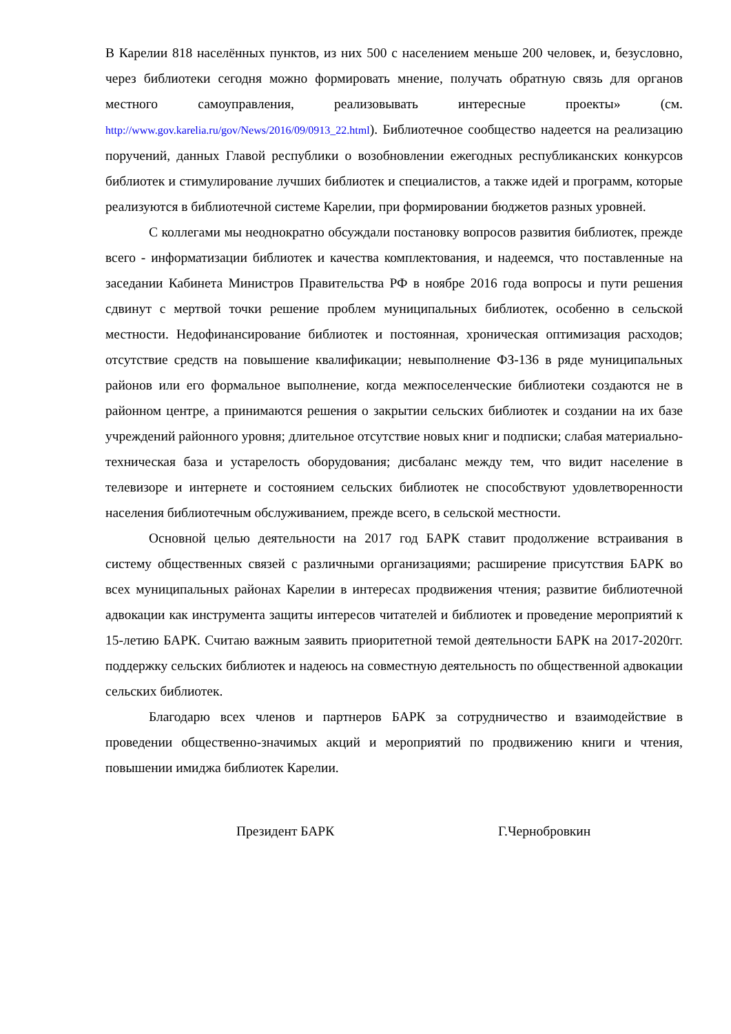В Карелии 818 населённых пунктов, из них 500 с населением меньше 200 человек, и, безусловно, через библиотеки сегодня можно формировать мнение, получать обратную связь для органов местного самоуправления, реализовывать интересные проекты» (см. http://www.gov.karelia.ru/gov/News/2016/09/0913_22.html). Библиотечное сообщество надеется на реализацию поручений, данных Главой республики о возобновлении ежегодных республиканских конкурсов библиотек и стимулирование лучших библиотек и специалистов, а также идей и программ, которые реализуются в библиотечной системе Карелии, при формировании бюджетов разных уровней.
С коллегами мы неоднократно обсуждали постановку вопросов развития библиотек, прежде всего - информатизации библиотек и качества комплектования, и надеемся, что поставленные на заседании Кабинета Министров Правительства РФ в ноябре 2016 года вопросы и пути решения сдвинут с мертвой точки решение проблем муниципальных библиотек, особенно в сельской местности. Недофинансирование библиотек и постоянная, хроническая оптимизация расходов; отсутствие средств на повышение квалификации; невыполнение ФЗ-136 в ряде муниципальных районов или его формальное выполнение, когда межпоселенческие библиотеки создаются не в районном центре, а принимаются решения о закрытии сельских библиотек и создании на их базе учреждений районного уровня; длительное отсутствие новых книг и подписки; слабая материально-техническая база и устарелость оборудования; дисбаланс между тем, что видит население в телевизоре и интернете и состоянием сельских библиотек не способствуют удовлетворенности населения библиотечным обслуживанием, прежде всего, в сельской местности.
Основной целью деятельности на 2017 год БАРК ставит продолжение встраивания в систему общественных связей с различными организациями; расширение присутствия БАРК во всех муниципальных районах Карелии в интересах продвижения чтения; развитие библиотечной адвокации как инструмента защиты интересов читателей и библиотек и проведение мероприятий к 15-летию БАРК. Считаю важным заявить приоритетной темой деятельности БАРК на 2017-2020гг. поддержку сельских библиотек и надеюсь на совместную деятельность по общественной адвокации сельских библиотек.
Благодарю всех членов и партнеров БАРК за сотрудничество и взаимодействие в проведении общественно-значимых акций и мероприятий по продвижению книги и чтения, повышении имиджа библиотек Карелии.
Президент БАРК Г.Чернобровкин